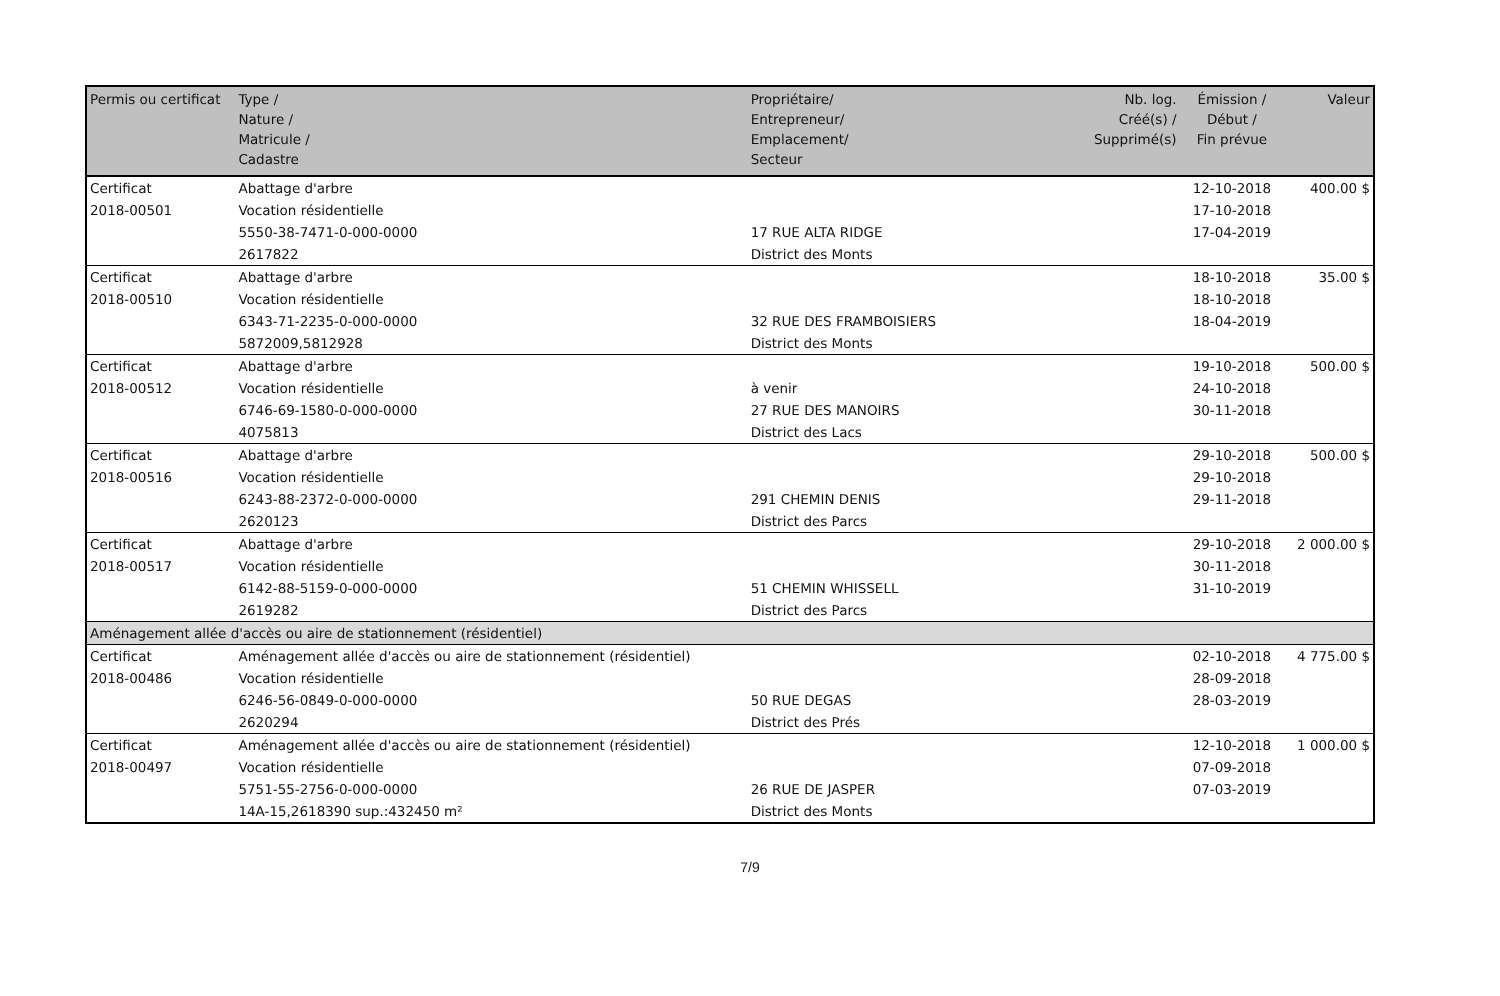| Permis ou certificat | Type / Nature / Matricule / Cadastre | Propriétaire/ Entrepreneur/ Emplacement/ Secteur | Nb. log. Créé(s) / Supprimé(s) | Émission / Début / Fin prévue | Valeur |
| --- | --- | --- | --- | --- | --- |
| Certificat 2018-00501 | Abattage d'arbre Vocation résidentielle 5550-38-7471-0-000-0000 2617822 | 17 RUE ALTA RIDGE District des Monts | | 12-10-2018 17-10-2018 17-04-2019 | 400.00 $ |
| Certificat 2018-00510 | Abattage d'arbre Vocation résidentielle 6343-71-2235-0-000-0000 5872009,5812928 | 32 RUE DES FRAMBOISIERS District des Monts | | 18-10-2018 18-10-2018 18-04-2019 | 35.00 $ |
| Certificat 2018-00512 | Abattage d'arbre Vocation résidentielle 6746-69-1580-0-000-0000 4075813 | à venir 27 RUE DES MANOIRS District des Lacs | | 19-10-2018 24-10-2018 30-11-2018 | 500.00 $ |
| Certificat 2018-00516 | Abattage d'arbre Vocation résidentielle 6243-88-2372-0-000-0000 2620123 | 291 CHEMIN DENIS District des Parcs | | 29-10-2018 29-10-2018 29-11-2018 | 500.00 $ |
| Certificat 2018-00517 | Abattage d'arbre Vocation résidentielle 6142-88-5159-0-000-0000 2619282 | 51 CHEMIN WHISSELL District des Parcs | | 29-10-2018 30-11-2018 31-10-2019 | 2 000.00 $ |
| Aménagement allée d'accès ou aire de stationnement (résidentiel) | | | | | |
| Certificat 2018-00486 | Aménagement allée d'accès ou aire de stationnement (résidentiel) Vocation résidentielle 6246-56-0849-0-000-0000 2620294 | 50 RUE DEGAS District des Prés | | 02-10-2018 28-09-2018 28-03-2019 | 4 775.00 $ |
| Certificat 2018-00497 | Aménagement allée d'accès ou aire de stationnement (résidentiel) Vocation résidentielle 5751-55-2756-0-000-0000 14A-15,2618390 sup.:432450 m² | 26 RUE DE JASPER District des Monts | | 12-10-2018 07-09-2018 07-03-2019 | 1 000.00 $ |
7/9